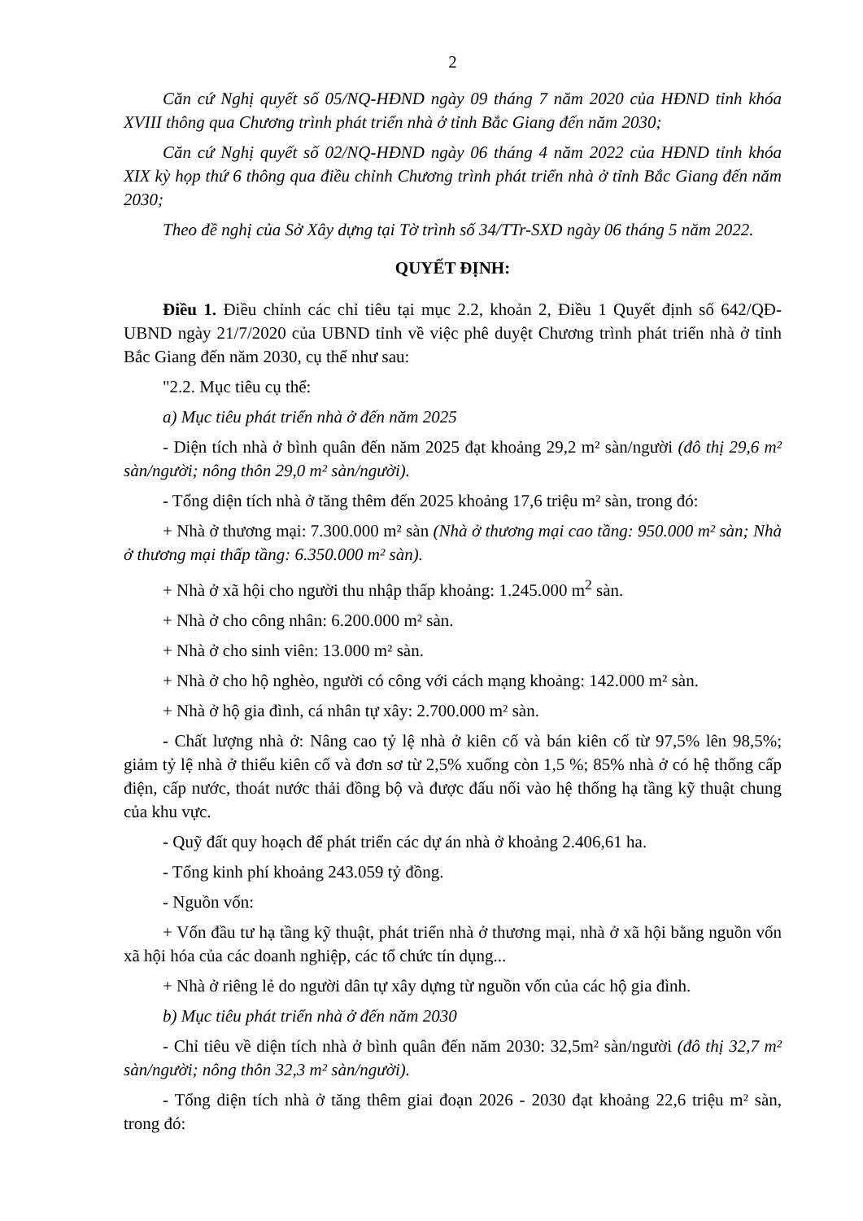2
Căn cứ Nghị quyết số 05/NQ-HĐND ngày 09 tháng 7 năm 2020 của HĐND tỉnh khóa XVIII thông qua Chương trình phát triển nhà ở tỉnh Bắc Giang đến năm 2030;
Căn cứ Nghị quyết số 02/NQ-HĐND ngày 06 tháng 4 năm 2022 của HĐND tỉnh khóa XIX kỳ họp thứ 6 thông qua điều chỉnh Chương trình phát triển nhà ở tỉnh Bắc Giang đến năm 2030;
Theo đề nghị của Sở Xây dựng tại Tờ trình số 34/TTr-SXD ngày 06 tháng 5 năm 2022.
QUYẾT ĐỊNH:
Điều 1. Điều chỉnh các chỉ tiêu tại mục 2.2, khoản 2, Điều 1 Quyết định số 642/QĐ-UBND ngày 21/7/2020 của UBND tỉnh về việc phê duyệt Chương trình phát triển nhà ở tỉnh Bắc Giang đến năm 2030, cụ thể như sau:
"2.2. Mục tiêu cụ thể:
a) Mục tiêu phát triển nhà ở đến năm 2025
- Diện tích nhà ở bình quân đến năm 2025 đạt khoảng 29,2 m² sàn/người (đô thị 29,6 m² sàn/người; nông thôn 29,0 m² sàn/người).
- Tổng diện tích nhà ở tăng thêm đến 2025 khoảng 17,6 triệu m² sàn, trong đó:
+ Nhà ở thương mại: 7.300.000 m² sàn (Nhà ở thương mại cao tầng: 950.000 m² sàn; Nhà ở thương mại thấp tầng: 6.350.000 m² sàn).
+ Nhà ở xã hội cho người thu nhập thấp khoảng: 1.245.000 m<sup>2</sup> sàn.
+ Nhà ở cho công nhân: 6.200.000 m² sàn.
+ Nhà ở cho sinh viên: 13.000 m² sàn.
+ Nhà ở cho hộ nghèo, người có công với cách mạng khoảng: 142.000 m² sàn.
+ Nhà ở hộ gia đình, cá nhân tự xây: 2.700.000 m² sàn.
- Chất lượng nhà ở: Nâng cao tỷ lệ nhà ở kiên cố và bán kiên cố từ 97,5% lên 98,5%; giảm tỷ lệ nhà ở thiếu kiên cố và đơn sơ từ 2,5% xuống còn 1,5 %; 85% nhà ở có hệ thống cấp điện, cấp nước, thoát nước thải đồng bộ và được đấu nối vào hệ thống hạ tầng kỹ thuật chung của khu vực.
- Quỹ đất quy hoạch để phát triển các dự án nhà ở khoảng 2.406,61 ha.
- Tổng kinh phí khoảng 243.059 tỷ đồng.
- Nguồn vốn:
+ Vốn đầu tư hạ tầng kỹ thuật, phát triển nhà ở thương mại, nhà ở xã hội bằng nguồn vốn xã hội hóa của các doanh nghiệp, các tổ chức tín dụng...
+ Nhà ở riêng lẻ do người dân tự xây dựng từ nguồn vốn của các hộ gia đình.
b) Mục tiêu phát triển nhà ở đến năm 2030
- Chỉ tiêu về diện tích nhà ở bình quân đến năm 2030: 32,5m² sàn/người (đô thị 32,7 m² sàn/người; nông thôn 32,3 m² sàn/người).
- Tổng diện tích nhà ở tăng thêm giai đoạn 2026 - 2030 đạt khoảng 22,6 triệu m² sàn, trong đó: